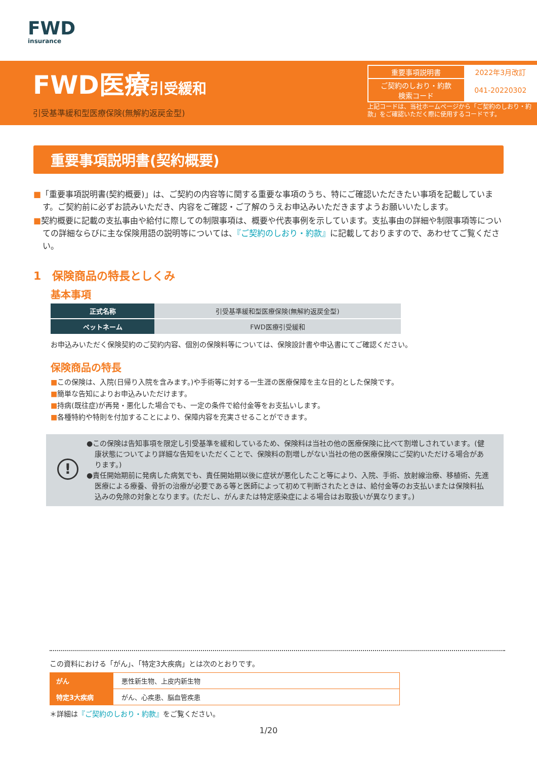FWD
insurance
FWD医療引受緩和
引受基準緩和型医療保険(無解約返戻金型)
| 重要事項説明書 | 2022年3月改訂 |
| ご契約のしおり・約款 検索コード | 041-20220302 |
上記コードは、当社ホームページから「ご契約のしおり・約款」をご確認いただく際に使用するコードです。
重要事項説明書(契約概要)
■「重要事項説明書(契約概要)」は、ご契約の内容等に関する重要な事項のうち、特にご確認いただきたい事項を記載しています。ご契約前に必ずお読みいただき、内容をご確認・ご了解のうえお申込みいただきますようお願いいたします。
■契約概要に記載の支払事由や給付に際しての制限事項は、概要や代表事例を示しています。支払事由の詳細や制限事項等についての詳細ならびに主な保険用語の説明等については、『ご契約のしおり・約款』に記載しておりますので、あわせてご覧ください。
1　保険商品の特長としくみ
基本事項
| 正式名称 | 引受基準緩和型医療保険(無解約返戻金型) |
| ペットネーム | FWD医療引受緩和 |
お申込みいただく保険契約のご契約内容、個別の保険料等については、保険設計書や申込書にてご確認ください。
保険商品の特長
■この保険は、入院(日帰り入院を含みます。)や手術等に対する一生涯の医療保障を主な目的とした保険です。
■簡単な告知によりお申込みいただけます。
■持病(既往症)が再発・悪化した場合でも、一定の条件で給付金等をお支払いします。
■各種特約や特則を付加することにより、保障内容を充実させることができます。
!
●この保険は告知事項を限定し引受基準を緩和しているため、保険料は当社の他の医療保険に比べて割増しされています。(健康状態についてより詳細な告知をいただくことで、保険料の割増しがない当社の他の医療保険にご契約いただける場合があります。)
●責任開始期前に発病した病気でも、責任開始期以後に症状が悪化したこと等により、入院、手術、放射線治療、移植術、先進医療による療養、骨折の治療が必要である等と医師によって初めて判断されたときは、給付金等のお支払いまたは保険料払込みの免除の対象となります。(ただし、がんまたは特定感染症による場合はお取扱いが異なります。)
この資料における「がん」、「特定3大疾病」とは次のとおりです。
| がん | 悪性新生物、上皮内新生物 |
| 特定3大疾病 | がん、心疾患、脳血管疾患 |
＊詳細は『ご契約のしおり・約款』をご覧ください。
1/20